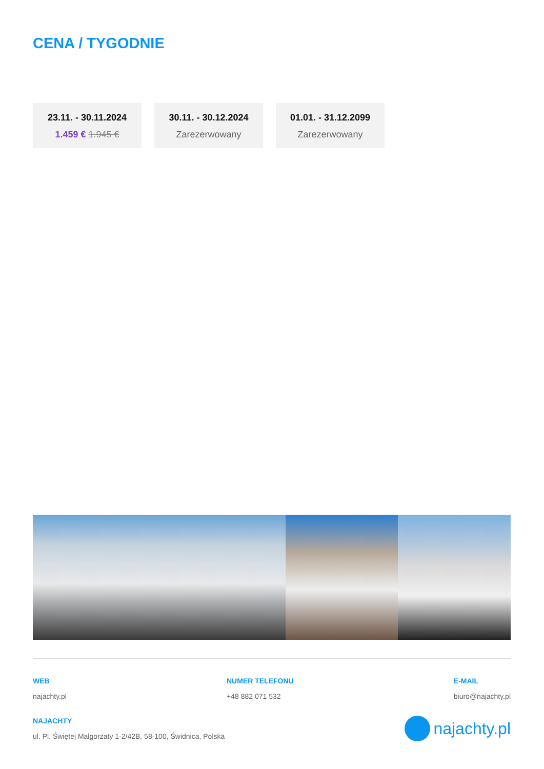CENA / TYGODNIE
23.11. - 30.11.2024
1.459 € 1.945 €
30.11. - 30.12.2024
Zarezerwowany
01.01. - 31.12.2099
Zarezerwowany
WEB
najachty.pl
NUMER TELEFONU
+48 882 071 532
E-MAIL
biuro@najachty.pl
NAJACHTY
ul. Pl. Świętej Małgorzaty 1-2/42B, 58-100, Świdnica, Polska
najachty.pl